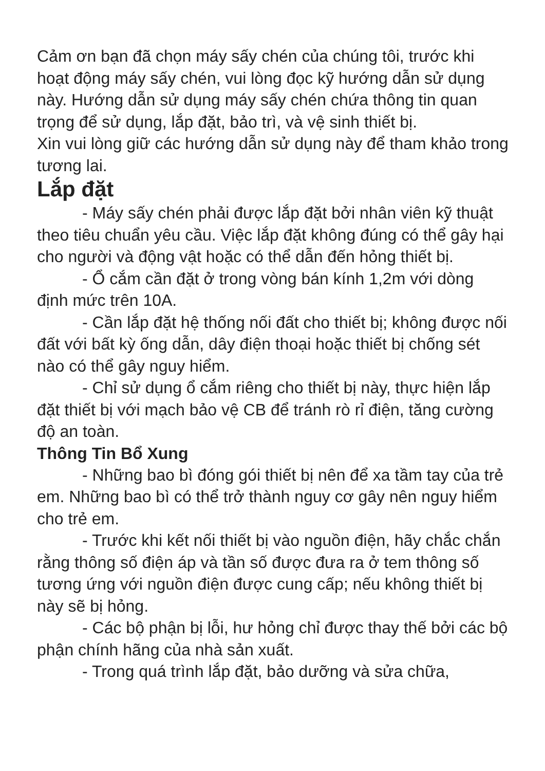Cảm ơn bạn đã chọn máy sấy chén của chúng tôi, trước khi hoạt động máy sấy chén, vui lòng đọc kỹ hướng dẫn sử dụng này. Hướng dẫn sử dụng máy sấy chén chứa thông tin quan trọng để sử dụng, lắp đặt, bảo trì, và vệ sinh thiết bị.
Xin vui lòng giữ các hướng dẫn sử dụng này để tham khảo trong tương lai.
Lắp đặt
- Máy sấy chén phải được lắp đặt bởi nhân viên kỹ thuật theo tiêu chuẩn yêu cầu. Việc lắp đặt không đúng có thể gây hại cho người và động vật hoặc có thể dẫn đến hỏng thiết bị.
- Ổ cắm cần đặt ở trong vòng bán kính 1,2m với dòng định mức trên 10A.
- Cần lắp đặt hệ thống nối đất cho thiết bị; không được nối đất với bất kỳ ống dẫn, dây điện thoại hoặc thiết bị chống sét nào có thể gây nguy hiểm.
- Chỉ sử dụng ổ cắm riêng cho thiết bị này, thực hiện lắp đặt thiết bị với mạch bảo vệ CB để tránh rò rỉ điện, tăng cường độ an toàn.
Thông Tin Bổ Xung
- Những bao bì đóng gói thiết bị nên để xa tầm tay của trẻ em. Những bao bì có thể trở thành nguy cơ gây nên nguy hiểm cho trẻ em.
- Trước khi kết nối thiết bị vào nguồn điện, hãy chắc chắn rằng thông số điện áp và tần số được đưa ra ở tem thông số tương ứng với nguồn điện được cung cấp; nếu không thiết bị này sẽ bị hỏng.
- Các bộ phận bị lỗi, hư hỏng chỉ được thay thế bởi các bộ phận chính hãng của nhà sản xuất.
- Trong quá trình lắp đặt, bảo dưỡng và sửa chữa,